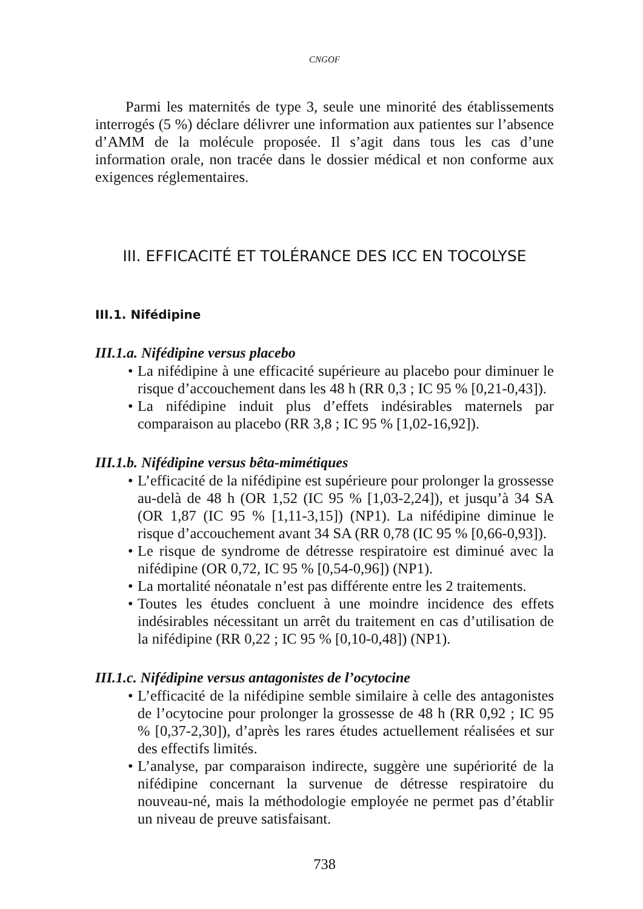CNGOF
Parmi les maternités de type 3, seule une minorité des établissements interrogés (5 %) déclare délivrer une information aux patientes sur l’absence d’AMM de la molécule proposée. Il s’agit dans tous les cas d’une information orale, non tracée dans le dossier médical et non conforme aux exigences réglementaires.
III. EFFICACITÉ ET TOLÉRANCE DES ICC EN TOCOLYSE
III.1. Nifédipine
III.1.a. Nifédipine versus placebo
• La nifédipine à une efficacité supérieure au placebo pour diminuer le risque d’accouchement dans les 48 h (RR 0,3 ; IC 95 % [0,21-0,43]).
• La nifédipine induit plus d’effets indésirables maternels par comparaison au placebo (RR 3,8 ; IC 95 % [1,02-16,92]).
III.1.b. Nifédipine versus bêta-mimétiques
• L’efficacité de la nifédipine est supérieure pour prolonger la grossesse au-delà de 48 h (OR 1,52 (IC 95 % [1,03-2,24]), et jusqu’à 34 SA (OR 1,87 (IC 95 % [1,11-3,15]) (NP1). La nifédipine diminue le risque d’accouchement avant 34 SA (RR 0,78 (IC 95 % [0,66-0,93]).
• Le risque de syndrome de détresse respiratoire est diminué avec la nifédipine (OR 0,72, IC 95 % [0,54-0,96]) (NP1).
• La mortalité néonatale n’est pas différente entre les 2 traitements.
• Toutes les études concluent à une moindre incidence des effets indésirables nécessitant un arrêt du traitement en cas d’utilisation de la nifédipine (RR 0,22 ; IC 95 % [0,10-0,48]) (NP1).
III.1.c. Nifédipine versus antagonistes de l’ocytocine
• L’efficacité de la nifédipine semble similaire à celle des antagonistes de l’ocytocine pour prolonger la grossesse de 48 h (RR 0,92 ; IC 95 % [0,37-2,30]), d’après les rares études actuellement réalisées et sur des effectifs limités.
• L’analyse, par comparaison indirecte, suggère une supériorité de la nifédipine concernant la survenue de détresse respiratoire du nouveau-né, mais la méthodologie employée ne permet pas d’établir un niveau de preuve satisfaisant.
738